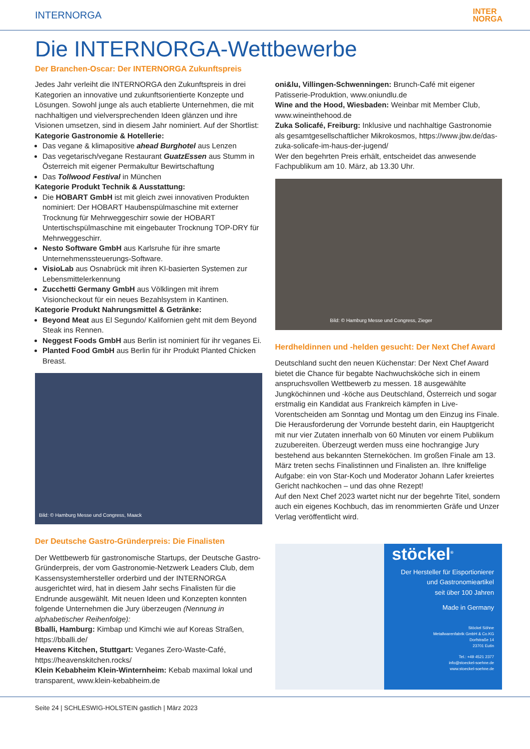INTERNORGA INTER
NORGA
Die INTERNORGA-Wettbewerbe
Der Branchen-Oscar: Der INTERNORGA Zukunftspreis
Jedes Jahr verleiht die INTERNORGA den Zukunftspreis in drei Kategorien an innovative und zukunftsorientierte Konzepte und Lösungen. Sowohl junge als auch etablierte Unternehmen, die mit nachhaltigen und vielversprechenden Ideen glänzen und ihre Visionen umsetzen, sind in diesem Jahr nominiert. Auf der Shortlist:
Kategorie Gastronomie & Hotellerie:
Das vegane & klimapositive ahead Burghotel aus Lenzen
Das vegetarisch/vegane Restaurant GuatzEssen aus Stumm in Österreich mit eigener Permakultur Bewirtschaftung
Das Tollwood Festival in München
Kategorie Produkt Technik & Ausstattung:
Die HOBART GmbH ist mit gleich zwei innovativen Produkten nominiert: Der HOBART Haubenspülmaschine mit externer Trocknung für Mehrweggeschirr sowie der HOBART Untertischspülmaschine mit eingebauter Trocknung TOP-DRY für Mehrweggeschirr.
Nesto Software GmbH aus Karlsruhe für ihre smarte Unternehmenssteuerungs-Software.
VisioLab aus Osnabrück mit ihren KI-basierten Systemen zur Lebensmittelerkennung
Zucchetti Germany GmbH aus Völklingen mit ihrem Visioncheckout für ein neues Bezahlsystem in Kantinen.
Kategorie Produkt Nahrungsmittel & Getränke:
Beyond Meat aus El Segundo/ Kalifornien geht mit dem Beyond Steak ins Rennen.
Neggest Foods GmbH aus Berlin ist nominiert für ihr veganes Ei.
Planted Food GmbH aus Berlin für ihr Produkt Planted Chicken Breast.
Bild: © Hamburg Messe und Congress, Maack
Der Deutsche Gastro-Gründerpreis: Die Finalisten
Der Wettbewerb für gastronomische Startups, der Deutsche Gastro-Gründerpreis, der vom Gastronomie-Netzwerk Leaders Club, dem Kassensystemhersteller orderbird und der INTERNORGA ausgerichtet wird, hat in diesem Jahr sechs Finalisten für die Endrunde ausgewählt. Mit neuen Ideen und Konzepten konnten folgende Unternehmen die Jury überzeugen (Nennung in alphabetischer Reihenfolge):
Bballi, Hamburg: Kimbap und Kimchi wie auf Koreas Straßen, https://bballi.de/
Heavens Kitchen, Stuttgart: Veganes Zero-Waste-Café, https://heavenskitchen.rocks/
Klein Kebabheim Klein-Winternheim: Kebab maximal lokal und transparent, www.klein-kebabheim.de
oni&lu, Villingen-Schwenningen: Brunch-Café mit eigener Patisserie-Produktion, www.oniundlu.de
Wine and the Hood, Wiesbaden: Weinbar mit Member Club, www.wineinthehood.de
Zuka Solicafé, Freiburg: Inklusive und nachhaltige Gastronomie als gesamtgesellschaftlicher Mikrokosmos, https://www.jbw.de/das-zuka-solicafe-im-haus-der-jugend/
Wer den begehrten Preis erhält, entscheidet das anwesende Fachpublikum am 10. März, ab 13.30 Uhr.
Bild: © Hamburg Messe und Congress, Zieger
Herdheldinnen und -helden gesucht: Der Next Chef Award
Deutschland sucht den neuen Küchenstar: Der Next Chef Award bietet die Chance für begabte Nachwuchsköche sich in einem anspruchsvollen Wettbewerb zu messen. 18 ausgewählte Jungköchinnen und -köche aus Deutschland, Österreich und sogar erstmalig ein Kandidat aus Frankreich kämpfen in Live-Vorentscheiden am Sonntag und Montag um den Einzug ins Finale. Die Herausforderung der Vorrunde besteht darin, ein Hauptgericht mit nur vier Zutaten innerhalb von 60 Minuten vor einem Publikum zuzubereiten. Überzeugt werden muss eine hochrangige Jury bestehend aus bekannten Sterneköchen. Im großen Finale am 13. März treten sechs Finalistinnen und Finalisten an. Ihre kniffelige Aufgabe: ein von Star-Koch und Moderator Johann Lafer kreiertes Gericht nachkochen – und das ohne Rezept!
Auf den Next Chef 2023 wartet nicht nur der begehrte Titel, sondern auch ein eigenes Kochbuch, das im renommierten Gräfe und Unzer Verlag veröffentlicht wird.
stöckel<sup>®</sup>
Der Hersteller für Eisportionierer
und Gastronomieartikel
seit über 100 Jahren
Made in Germany
Stöckel Söhne
Metallwarenfabrik GmbH & Co.KG
Dorfstraße 14
23701 Eutin
Tel.: +49 4521 2377
info@stoeckel-soehne.de
www.stoeckel-soehne.de
Seite 24 | SCHLESWIG-HOLSTEIN gastlich | März 2023